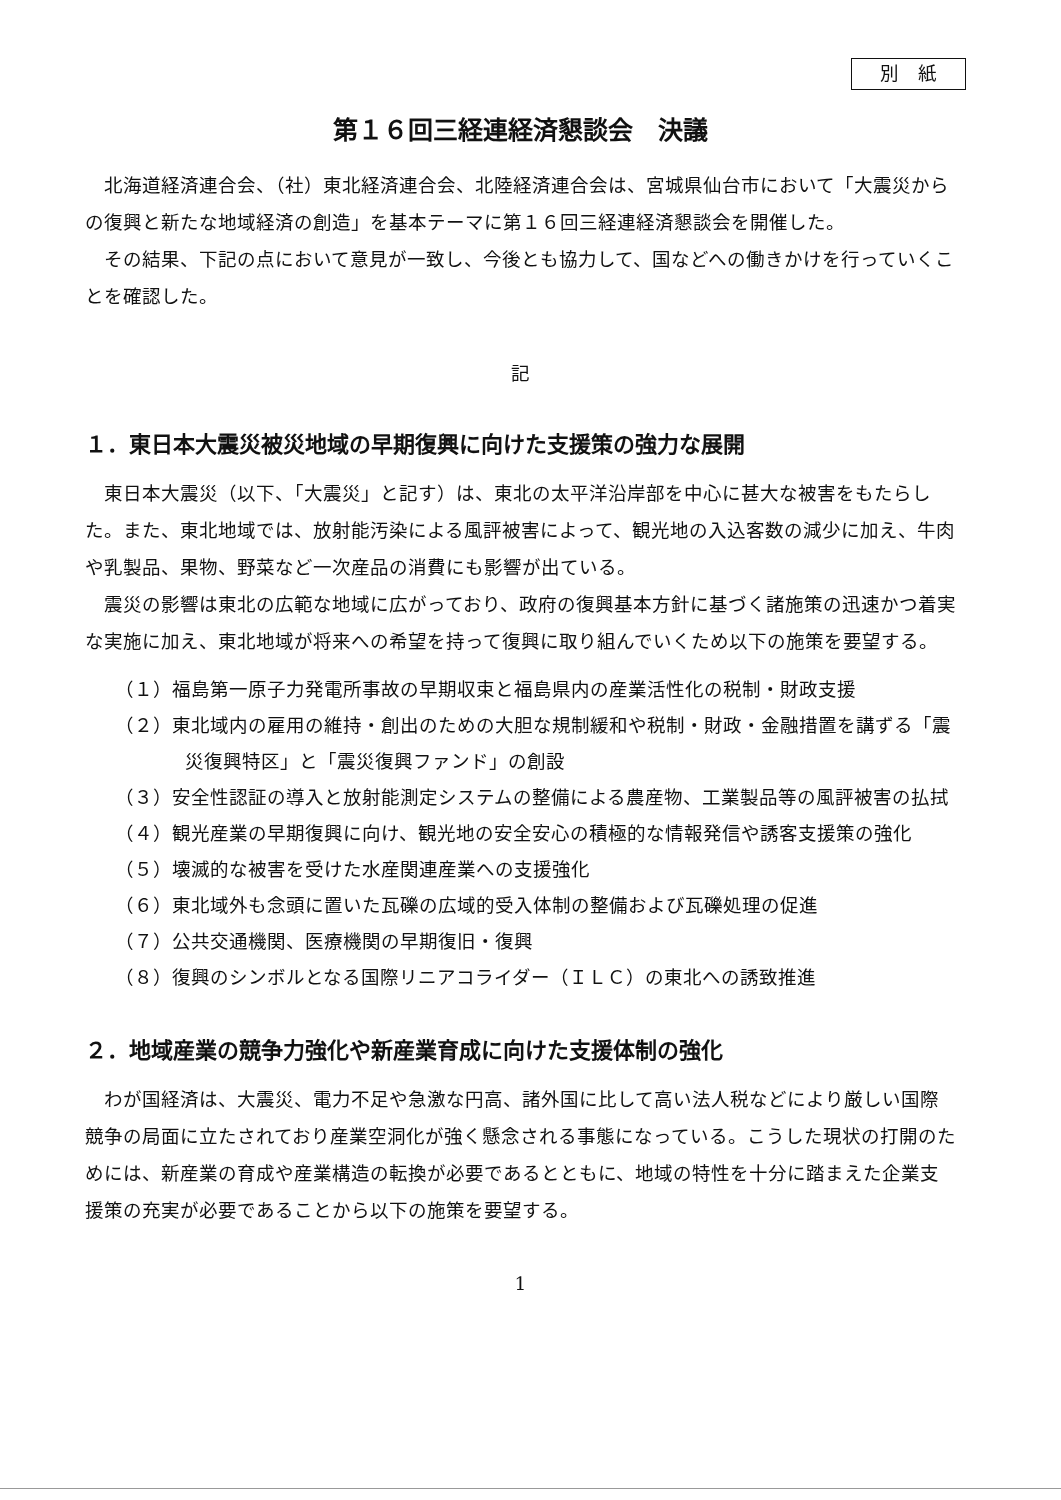別　紙
第１６回三経連経済懇談会　決議
北海道経済連合会、（社）東北経済連合会、北陸経済連合会は、宮城県仙台市において「大震災からの復興と新たな地域経済の創造」を基本テーマに第１６回三経連経済懇談会を開催した。
その結果、下記の点において意見が一致し、今後とも協力して、国などへの働きかけを行っていくことを確認した。
記
１．東日本大震災被災地域の早期復興に向けた支援策の強力な展開
東日本大震災（以下、「大震災」と記す）は、東北の太平洋沿岸部を中心に甚大な被害をもたらした。また、東北地域では、放射能汚染による風評被害によって、観光地の入込客数の減少に加え、牛肉や乳製品、果物、野菜など一次産品の消費にも影響が出ている。
震災の影響は東北の広範な地域に広がっており、政府の復興基本方針に基づく諸施策の迅速かつ着実な実施に加え、東北地域が将来への希望を持って復興に取り組んでいくため以下の施策を要望する。
（１）福島第一原子力発電所事故の早期収束と福島県内の産業活性化の税制・財政支援
（２）東北域内の雇用の維持・創出のための大胆な規制緩和や税制・財政・金融措置を講ずる「震災復興特区」と「震災復興ファンド」の創設
（３）安全性認証の導入と放射能測定システムの整備による農産物、工業製品等の風評被害の払拭
（４）観光産業の早期復興に向け、観光地の安全安心の積極的な情報発信や誘客支援策の強化
（５）壊滅的な被害を受けた水産関連産業への支援強化
（６）東北域外も念頭に置いた瓦礫の広域的受入体制の整備および瓦礫処理の促進
（７）公共交通機関、医療機関の早期復旧・復興
（８）復興のシンボルとなる国際リニアコライダー（ＩＬＣ）の東北への誘致推進
２．地域産業の競争力強化や新産業育成に向けた支援体制の強化
わが国経済は、大震災、電力不足や急激な円高、諸外国に比して高い法人税などにより厳しい国際競争の局面に立たされており産業空洞化が強く懸念される事態になっている。こうした現状の打開のためには、新産業の育成や産業構造の転換が必要であるとともに、地域の特性を十分に踏まえた企業支援策の充実が必要であることから以下の施策を要望する。
1